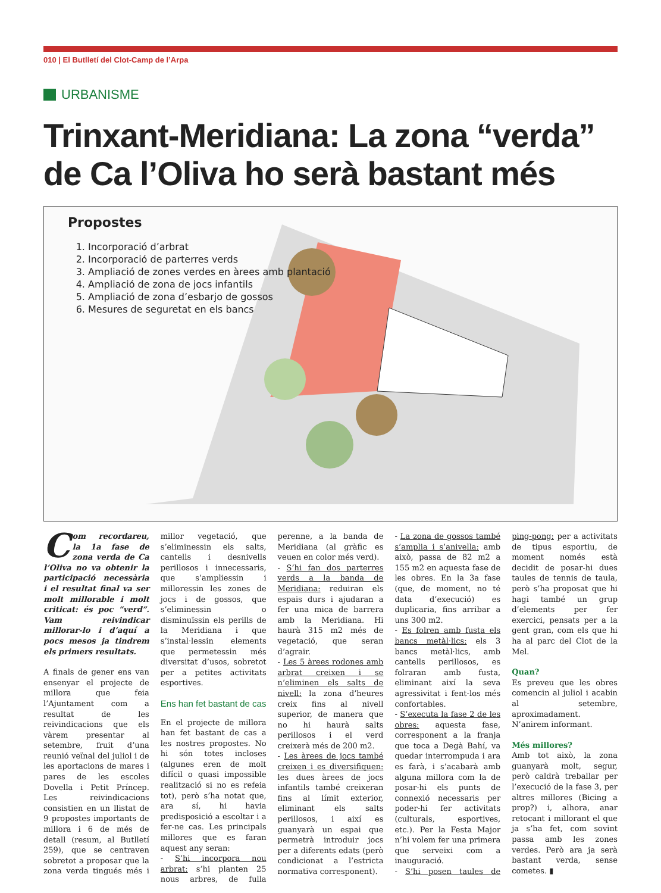010 | El Butlletí del Clot-Camp de l’Arpa
URBANISME
Trinxant-Meridiana: La zona “verda” de Ca l’Oliva ho serà bastant més
Propostes
1. Incorporació d’arbrat
2. Incorporació de parterres verds
3. Ampliació de zones verdes en àrees amb plantació
4. Ampliació de zona de jocs infantils
5. Ampliació de zona d’esbarjo de gossos
6. Mesures de seguretat en els bancs
Com recordareu, la 1a fase de zona verda de Ca l’Oliva no va obtenir la participació necessària i el resultat final va ser molt millorable i molt criticat: és poc “verd”. Vam reivindicar millorar-lo i d’aquí a pocs mesos ja tindrem els primers resultats.
A finals de gener ens van ensenyar el projecte de millora que feia l’Ajuntament com a resultat de les reivindicacions que els vàrem presentar al setembre, fruit d’una reunió veïnal del juliol i de les aportacions de mares i pares de les escoles Dovella i Petit Príncep. Les reivindicacions consistien en un llistat de 9 propostes importants de millora i 6 de més de detall (resum, al Butlletí 259), que se centraven sobretot a proposar que la zona verda tingués més i millor vegetació, que s’eliminessin els salts, cantells i desnivells perillosos i innecessaris, que s’ampliessin i milloressin les zones de jocs i de gossos, que s’eliminessin o disminuïssin els perills de la Meridiana i que s’instal·lessin elements que permetessin més diversitat d’usos, sobretot per a petites activitats esportives.
Ens han fet bastant de cas
En el projecte de millora han fet bastant de cas a les nostres propostes. No hi són totes incloses (algunes eren de molt difícil o quasi impossible realització si no es refeia tot), però s’ha notat que, ara sí, hi havia predisposició a escoltar i a fer-ne cas. Les principals millores que es faran aquest any seran:
- S’hi incorpora nou arbrat: s’hi planten 25 nous arbres, de fulla perenne, a la banda de Meridiana (al gràfic es veuen en color més verd).
- S’hi fan dos parterres verds a la banda de Meridiana: reduiran els espais durs i ajudaran a fer una mica de barrera amb la Meridiana. Hi haurà 315 m2 més de vegetació, que seran d’agrair.
- Les 5 àrees rodones amb arbrat creixen i se n’eliminen els salts de nivell: la zona d’heures creix fins al nivell superior, de manera que no hi haurà salts perillosos i el verd creixerà més de 200 m2.
- Les àrees de jocs també creixen i es diversifiquen: les dues àrees de jocs infantils també creixeran fins al límit exterior, eliminant els salts perillosos, i així es guanyarà un espai que permetrà introduir jocs per a diferents edats (però condicionat a l’estricta normativa corresponent).
- La zona de gossos també s’amplia i s’anivella: amb això, passa de 82 m2 a 155 m2 en aquesta fase de les obres. En la 3a fase (que, de moment, no té data d’execució) es duplicaria, fins arribar a uns 300 m2.
- Es folren amb fusta els bancs metàl·lics: els 3 bancs metàl·lics, amb cantells perillosos, es folraran amb fusta, eliminant així la seva agressivitat i fent-los més confortables.
- S’executa la fase 2 de les obres: aquesta fase, corresponent a la franja que toca a Degà Bahí, va quedar interrompuda i ara es farà, i s’acabarà amb alguna millora com la de posar-hi els punts de connexió necessaris per poder-hi fer activitats (culturals, esportives, etc.). Per la Festa Major n’hi volem fer una primera que serveixi com a inauguració.
- S’hi posen taules de ping-pong: per a activitats de tipus esportiu, de moment només està decidit de posar-hi dues taules de tennis de taula, però s’ha proposat que hi hagi també un grup d’elements per fer exercici, pensats per a la gent gran, com els que hi ha al parc del Clot de la Mel.
Quan?
Es preveu que les obres comencin al juliol i acabin al setembre, aproximadament. N’anirem informant.
Més millores?
Amb tot això, la zona guanyarà molt, segur, però caldrà treballar per l’execució de la fase 3, per altres millores (Bicing a prop?) i, alhora, anar retocant i millorant el que ja s’ha fet, com sovint passa amb les zones verdes. Però ara ja serà bastant verda, sense cometes. ▮